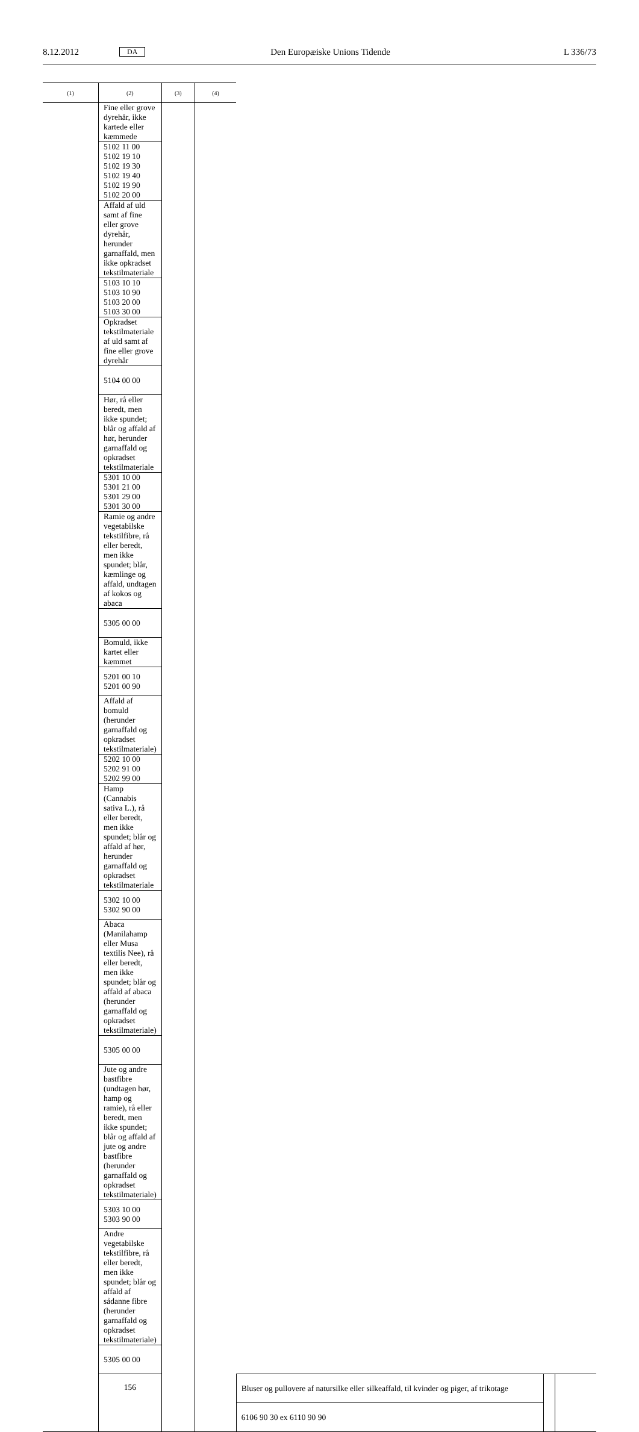8.12.2012 DA Den Europæiske Unions Tidende L 336/73
| (1) | (2) | (3) | (4) | | | |
| --- | --- | --- | --- | --- | --- | --- |
| | Fine eller grove dyrehår, ikke kartede eller kæmmede | | | | | |
| | 5102 11 00 5102 19 10 5102 19 30 5102 19 40 5102 19 90 5102 20 00 | | | | | |
| | Affald af uld samt af fine eller grove dyrehår, herunder garnaffald, men ikke opkradset tekstilmateriale | | | | | |
| | 5103 10 10 5103 10 90 5103 20 00 5103 30 00 | | | | | |
| | Opkradset tekstilmateriale af uld samt af fine eller grove dyrehår | | | | | |
| | 5104 00 00 | | | | | |
| | Hør, rå eller beredt, men ikke spundet; blår og affald af hør, herunder garnaffald og opkradset tekstilmateriale | | | | | |
| | 5301 10 00 5301 21 00 5301 29 00 5301 30 00 | | | | | |
| | Ramie og andre vegetabilske tekstilfibre, rå eller beredt, men ikke spundet; blår, kæmlinge og affald, undtagen af kokos og abaca | | | | | |
| | 5305 00 00 | | | | | |
| | Bomuld, ikke kartet eller kæmmet | | | | | |
| | 5201 00 10 5201 00 90 | | | | | |
| | Affald af bomuld (herunder garnaffald og opkradset tekstilmateriale) | | | | | |
| | 5202 10 00 5202 91 00 5202 99 00 | | | | | |
| | Hamp (Cannabis sativa L.), rå eller beredt, men ikke spundet; blår og affald af hør, herunder garnaffald og opkradset tekstilmateriale | | | | | |
| | 5302 10 00 5302 90 00 | | | | | |
| | Abaca (Manilahamp eller Musa textilis Nee), rå eller beredt, men ikke spundet; blår og affald af abaca (herunder garnaffald og opkradset tekstilmateriale) | | | | | |
| | 5305 00 00 | | | | | |
| | Jute og andre bastfibre (undtagen hør, hamp og ramie), rå eller beredt, men ikke spundet; blår og affald af jute og andre bastfibre (herunder garnaffald og opkradset tekstilmateriale) | | | | | |
| | 5303 10 00 5303 90 00 | | | | | |
| | Andre vegetabilske tekstilfibre, rå eller beredt, men ikke spundet; blår og affald af sådanne fibre (herunder garnaffald og opkradset tekstilmateriale) | | | | | |
| | 5305 00 00 | | | | | |
| | 156 | | | Bluser og pullovere af natursilke eller silkeaffald, til kvinder og piger, af trikotage | | |
| | | | | 6106 90 30 ex 6110 90 90 | | |